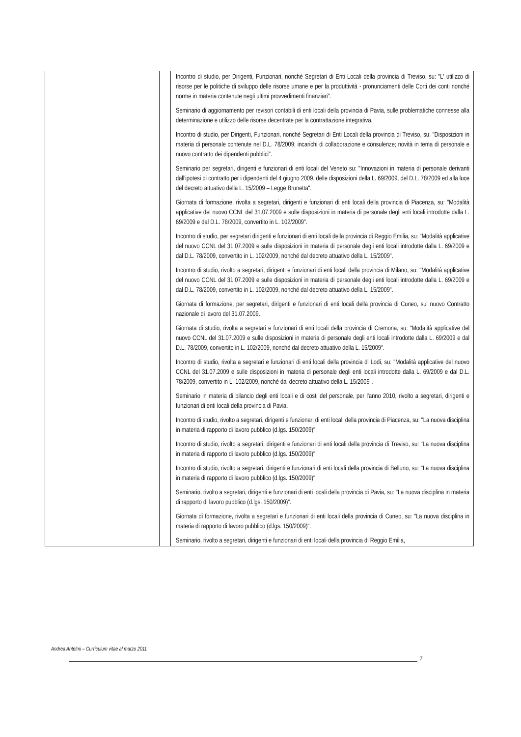| | | Incontro di studio, per Dirigenti, Funzionari, nonché Segretari di Enti Locali della provincia di Treviso, su: "L' utilizzo di risorse per le politiche di sviluppo delle risorse umane e per la produttività - pronunciamenti delle Corti dei conti nonché norme in materia contenute negli ultimi provvedimenti finanziari". Seminario di aggiornamento per revisori contabili di enti locali della provincia di Pavia, sulle problematiche connesse alla determinazione e utilizzo delle risorse decentrate per la contrattazione integrativa. Incontro di studio, per Dirigenti, Funzionari, nonché Segretari di Enti Locali della provincia di Treviso, su: "Disposizioni in materia di personale contenute nel D.L. 78/2009; incarichi di collaborazione e consulenze; novità in tema di personale e nuovo contratto dei dipendenti pubblici". Seminario per segretari, dirigenti e funzionari di enti locali del Veneto su: "Innovazioni in materia di personale derivanti dall'ipotesi di contratto per i dipendenti del 4 giugno 2009, delle disposizioni della L. 69/2009, del D.L. 78/2009 ed alla luce del decreto attuativo della L. 15/2009 – Legge Brunetta". Giornata di formazione, rivolta a segretari, dirigenti e funzionari di enti locali della provincia di Piacenza, su: "Modalità applicative del nuovo CCNL del 31.07.2009 e sulle disposizioni in materia di personale degli enti locali introdotte dalla L. 69/2009 e dal D.L. 78/2009, convertito in L. 102/2009". Incontro di studio, per segretari dirigenti e funzionari di enti locali della provincia di Reggio Emilia, su: "Modalità applicative del nuovo CCNL del 31.07.2009 e sulle disposizioni in materia di personale degli enti locali introdotte dalla L. 69/2009 e dal D.L. 78/2009, convertito in L. 102/2009, nonché dal decreto attuativo della L. 15/2009". Incontro di studio, rivolto a segretari, dirigenti e funzionari di enti locali della provincia di Milano, su: "Modalità applicative del nuovo CCNL del 31.07.2009 e sulle disposizioni in materia di personale degli enti locali introdotte dalla L. 69/2009 e dal D.L. 78/2009, convertito in L. 102/2009, nonché dal decreto attuativo della L. 15/2009". Giornata di formazione, per segretari, dirigenti e funzionari di enti locali della provincia di Cuneo, sul nuovo Contratto nazionale di lavoro del 31.07.2009. Giornata di studio, rivolta a segretari e funzionari di enti locali della provincia di Cremona, su: "Modalità applicative del nuovo CCNL del 31.07.2009 e sulle disposizioni in materia di personale degli enti locali introdotte dalla L. 69/2009 e dal D.L. 78/2009, convertito in L. 102/2009, nonché dal decreto attuativo della L. 15/2009". Incontro di studio, rivolta a segretari e funzionari di enti locali della provincia di Lodi, su: "Modalità applicative del nuovo CCNL del 31.07.2009 e sulle disposizioni in materia di personale degli enti locali introdotte dalla L. 69/2009 e dal D.L. 78/2009, convertito in L. 102/2009, nonché dal decreto attuativo della L. 15/2009". Seminario in materia di bilancio degli enti locali e di costi del personale, per l'anno 2010, rivolto a segretari, dirigenti e funzionari di enti locali della provincia di Pavia. Incontro di studio, rivolto a segretari, dirigenti e funzionari di enti locali della provincia di Piacenza, su: "La nuova disciplina in materia di rapporto di lavoro pubblico (d.lgs. 150/2009)". Incontro di studio, rivolto a segretari, dirigenti e funzionari di enti locali della provincia di Treviso, su: "La nuova disciplina in materia di rapporto di lavoro pubblico (d.lgs. 150/2009)". Incontro di studio, rivolto a segretari, dirigenti e funzionari di enti locali della provincia di Belluno, su: "La nuova disciplina in materia di rapporto di lavoro pubblico (d.lgs. 150/2009)". Seminario, rivolto a segretari, dirigenti e funzionari di enti locali della provincia di Pavia, su: "La nuova disciplina in materia di rapporto di lavoro pubblico (d.lgs. 150/2009)". Giornata di formazione, rivolta a segretari e funzionari di enti locali della provincia di Cuneo, su: "La nuova disciplina in materia di rapporto di lavoro pubblico (d.lgs. 150/2009)". Seminario, rivolto a segretari, dirigenti e funzionari di enti locali della provincia di Reggio Emilia, |
Andrea Antelmi – Curriculum vitae al marzo 2011
7